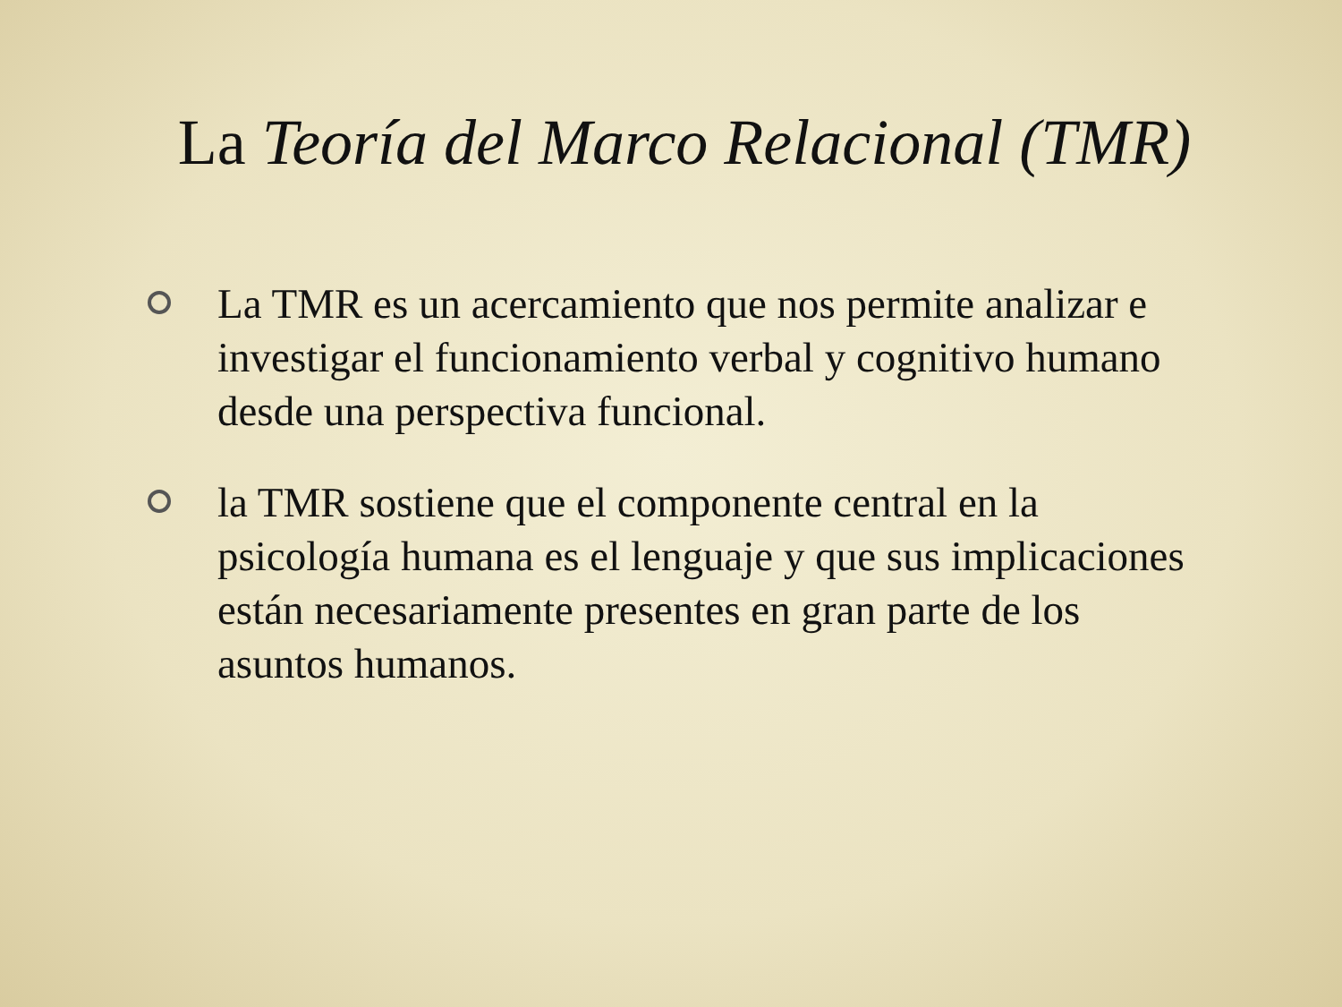La Teoría del Marco Relacional (TMR)
La TMR es un acercamiento que nos permite analizar e investigar el funcionamiento verbal y cognitivo humano desde una perspectiva funcional.
la TMR sostiene que el componente central en la psicología humana es el lenguaje y que sus implicaciones están necesariamente presentes en gran parte de los asuntos humanos.